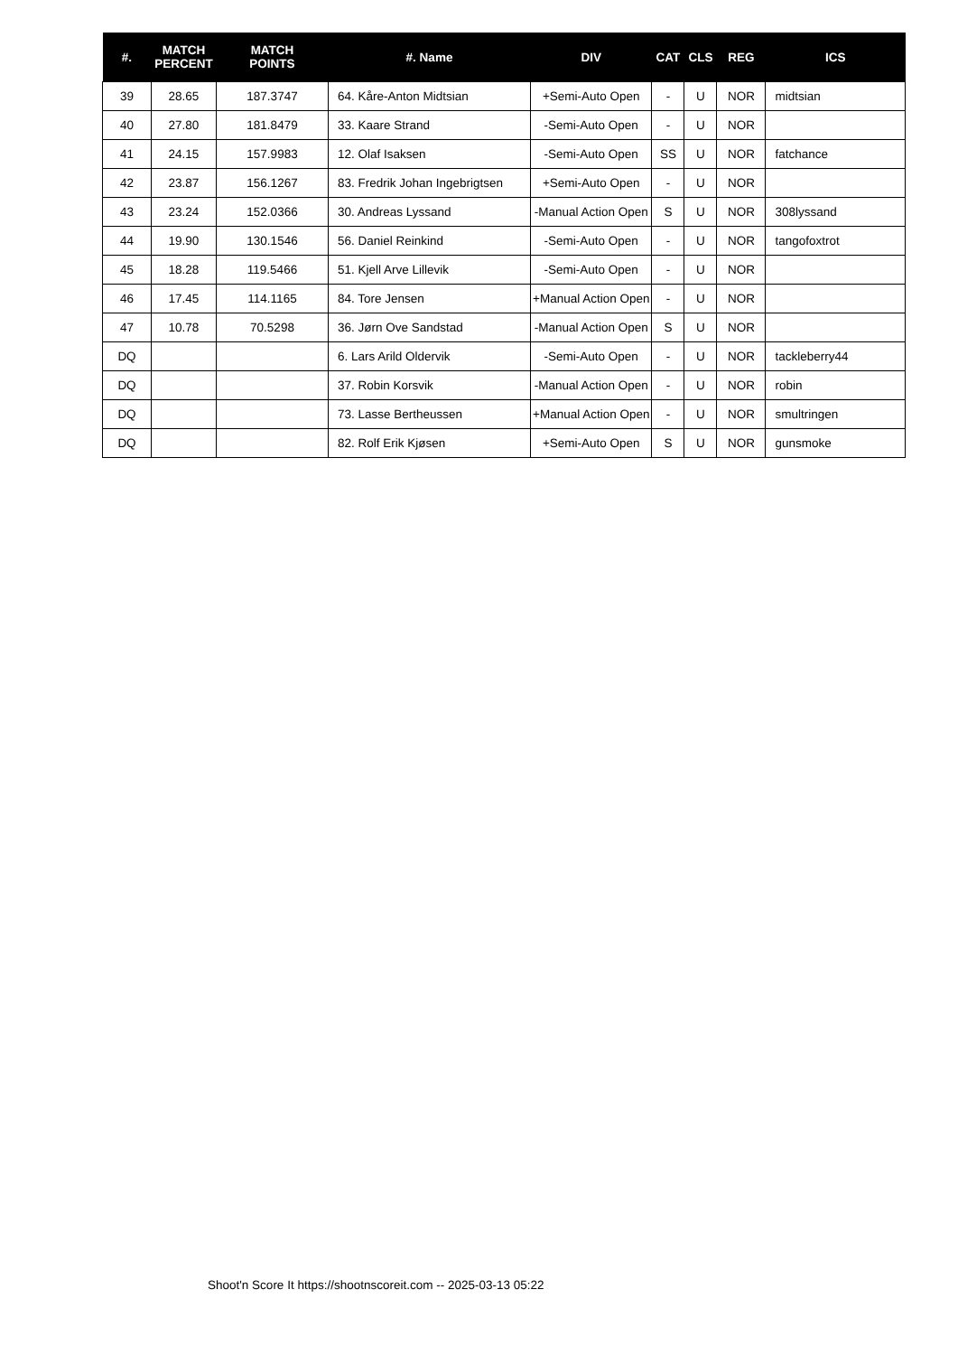| #. | MATCH PERCENT | MATCH POINTS | #. Name | DIV | CAT | CLS | REG | ICS |
| --- | --- | --- | --- | --- | --- | --- | --- | --- |
| 39 | 28.65 | 187.3747 | 64. Kåre-Anton Midtsian | +Semi-Auto Open | - | U | NOR | midtsian |
| 40 | 27.80 | 181.8479 | 33. Kaare Strand | -Semi-Auto Open | - | U | NOR | |
| 41 | 24.15 | 157.9983 | 12. Olaf Isaksen | -Semi-Auto Open | SS | U | NOR | fatchance |
| 42 | 23.87 | 156.1267 | 83. Fredrik Johan Ingebrigtsen | +Semi-Auto Open | - | U | NOR | |
| 43 | 23.24 | 152.0366 | 30. Andreas Lyssand | -Manual Action Open | S | U | NOR | 308lyssand |
| 44 | 19.90 | 130.1546 | 56. Daniel Reinkind | -Semi-Auto Open | - | U | NOR | tangofoxtrot |
| 45 | 18.28 | 119.5466 | 51. Kjell Arve Lillevik | -Semi-Auto Open | - | U | NOR | |
| 46 | 17.45 | 114.1165 | 84. Tore Jensen | +Manual Action Open | - | U | NOR | |
| 47 | 10.78 | 70.5298 | 36. Jørn Ove Sandstad | -Manual Action Open | S | U | NOR | |
| DQ | | | 6. Lars Arild Oldervik | -Semi-Auto Open | - | U | NOR | tackleberry44 |
| DQ | | | 37. Robin Korsvik | -Manual Action Open | - | U | NOR | robin |
| DQ | | | 73. Lasse Bertheussen | +Manual Action Open | - | U | NOR | smultringen |
| DQ | | | 82. Rolf Erik Kjøsen | +Semi-Auto Open | S | U | NOR | gunsmoke |
Shoot'n Score It https://shootnscoreit.com -- 2025-03-13 05:22